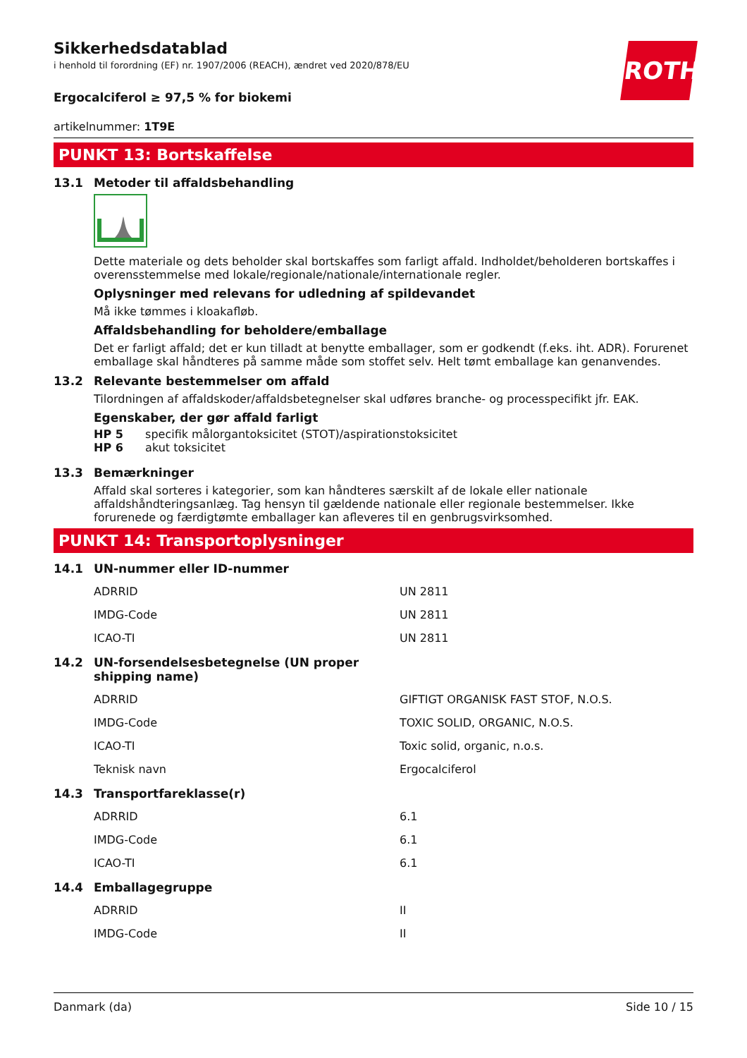ROTH
Sikkerhedsdatablad
i henhold til forordning (EF) nr. 1907/2006 (REACH), ændret ved 2020/878/EU
Ergocalciferol ≥ 97,5 % for biokemi
artikelnummer: 1T9E
PUNKT 13: Bortskaffelse
13.1 Metoder til affaldsbehandling
Dette materiale og dets beholder skal bortskaffes som farligt affald. Indholdet/beholderen bortskaffes i overensstemmelse med lokale/regionale/nationale/internationale regler.
Oplysninger med relevans for udledning af spildevandet
Må ikke tømmes i kloakafløb.
Affaldsbehandling for beholdere/emballage
Det er farligt affald; det er kun tilladt at benytte emballager, som er godkendt (f.eks. iht. ADR). Forurenet emballage skal håndteres på samme måde som stoffet selv. Helt tømt emballage kan genanvendes.
13.2 Relevante bestemmelser om affald
Tilordningen af affaldskoder/affaldsbetegnelser skal udføres branche- og processpecifikt jfr. EAK.
Egenskaber, der gør affald farligt
HP 5 specifik målorgantoksicitet (STOT)/aspirationstoksicitet
HP 6 akut toksicitet
13.3 Bemærkninger
Affald skal sorteres i kategorier, som kan håndteres særskilt af de lokale eller nationale affaldshåndteringsanlæg. Tag hensyn til gældende nationale eller regionale bestemmelser. Ikke forurenede og færdigtømte emballager kan afleveres til en genbrugsvirksomhed.
PUNKT 14: Transportoplysninger
14.1 UN-nummer eller ID-nummer
| ADRRID | UN 2811 |
| IMDG-Code | UN 2811 |
| ICAO-TI | UN 2811 |
14.2 UN-forsendelsesbetegnelse (UN proper
shipping name)
| ADRRID | GIFTIGT ORGANISK FAST STOF, N.O.S. |
| IMDG-Code | TOXIC SOLID, ORGANIC, N.O.S. |
| ICAO-TI | Toxic solid, organic, n.o.s. |
| Teknisk navn | Ergocalciferol |
14.3 Transportfareklasse(r)
| ADRRID | 6.1 |
| IMDG-Code | 6.1 |
| ICAO-TI | 6.1 |
14.4 Emballagegruppe
| ADRRID | II |
| IMDG-Code | II |
Danmark (da) Side 10 / 15